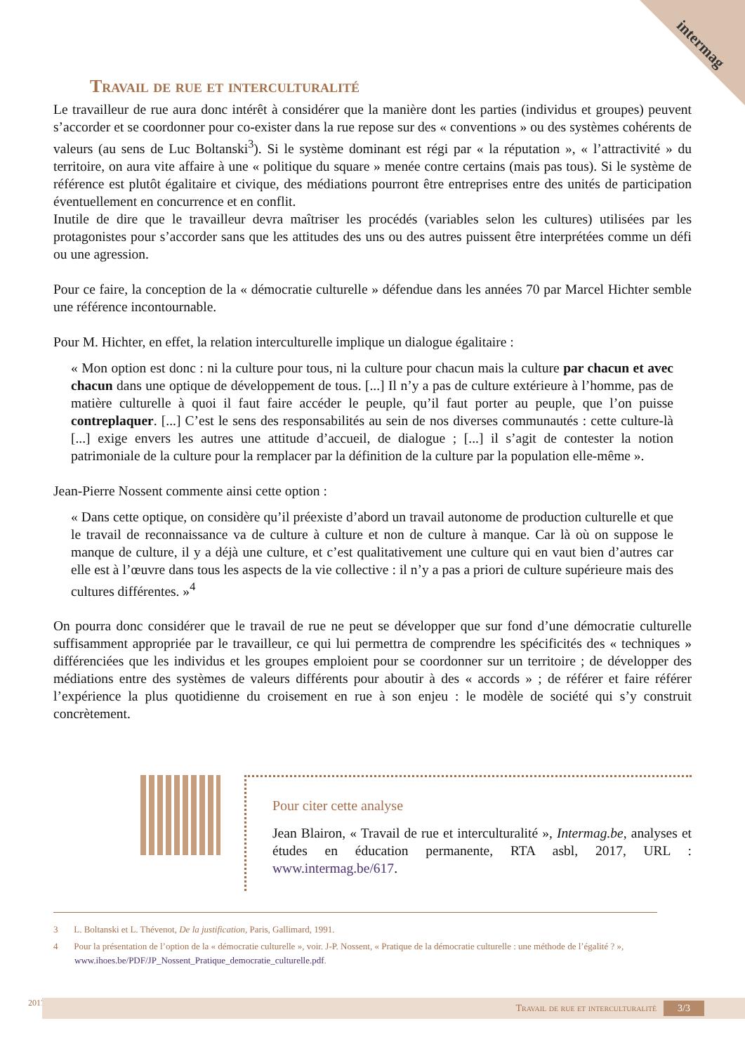intermag
Travail de rue et interculturalité
Le travailleur de rue aura donc intérêt à considérer que la manière dont les parties (individus et groupes) peuvent s’accorder et se coordonner pour co-exister dans la rue repose sur des « conventions » ou des systèmes cohérents de valeurs (au sens de Luc Boltanski<sup>3</sup>). Si le système dominant est régi par « la réputation », « l’attractivité » du territoire, on aura vite affaire à une « politique du square » menée contre certains (mais pas tous). Si le système de référence est plutôt égalitaire et civique, des médiations pourront être entreprises entre des unités de participation éventuellement en concurrence et en conflit.
Inutile de dire que le travailleur devra maîtriser les procédés (variables selon les cultures) utilisées par les protagonistes pour s’accorder sans que les attitudes des uns ou des autres puissent être interprétées comme un défi ou une agression.
Pour ce faire, la conception de la « démocratie culturelle » défendue dans les années 70 par Marcel Hichter semble une référence incontournable.
Pour M. Hichter, en effet, la relation interculturelle implique un dialogue égalitaire :
« Mon option est donc : ni la culture pour tous, ni la culture pour chacun mais la culture par chacun et avec chacun dans une optique de développement de tous. [...] Il n’y a pas de culture extérieure à l’homme, pas de matière culturelle à quoi il faut faire accéder le peuple, qu’il faut porter au peuple, que l’on puisse contreplaquer. [...] C’est le sens des responsabilités au sein de nos diverses communautés : cette culture-là [...] exige envers les autres une attitude d’accueil, de dialogue ; [...] il s’agit de contester la notion patrimoniale de la culture pour la remplacer par la définition de la culture par la population elle-même ».
Jean-Pierre Nossent commente ainsi cette option :
« Dans cette optique, on considère qu’il préexiste d’abord un travail autonome de production culturelle et que le travail de reconnaissance va de culture à culture et non de culture à manque. Car là où on suppose le manque de culture, il y a déjà une culture, et c’est qualitativement une culture qui en vaut bien d’autres car elle est à l’œuvre dans tous les aspects de la vie collective : il n’y a pas a priori de culture supérieure mais des cultures différentes. »<sup>4</sup>
On pourra donc considérer que le travail de rue ne peut se développer que sur fond d’une démocratie culturelle suffisamment appropriée par le travailleur, ce qui lui permettra de comprendre les spécificités des « techniques » différenciées que les individus et les groupes emploient pour se coordonner sur un territoire ; de développer des médiations entre des systèmes de valeurs différents pour aboutir à des « accords » ; de référer et faire référer l’expérience la plus quotidienne du croisement en rue à son enjeu : le modèle de société qui s’y construit concrètement.
Pour citer cette analyse
Jean Blairon, « Travail de rue et interculturalité », Intermag.be, analyses et études en éducation permanente, RTA asbl, 2017, URL : www.intermag.be/617.
3 L. Boltanski et L. Thévenot, De la justification, Paris, Gallimard, 1991.
4 Pour la présentation de l’option de la « démocratie culturelle », voir. J-P. Nossent, « Pratique de la démocratie culturelle : une méthode de l’égalité ? », www.ihoes.be/PDF/JP_Nossent_Pratique_democratie_culturelle.pdf.
2017
Travail de rue et interculturalité 3/3